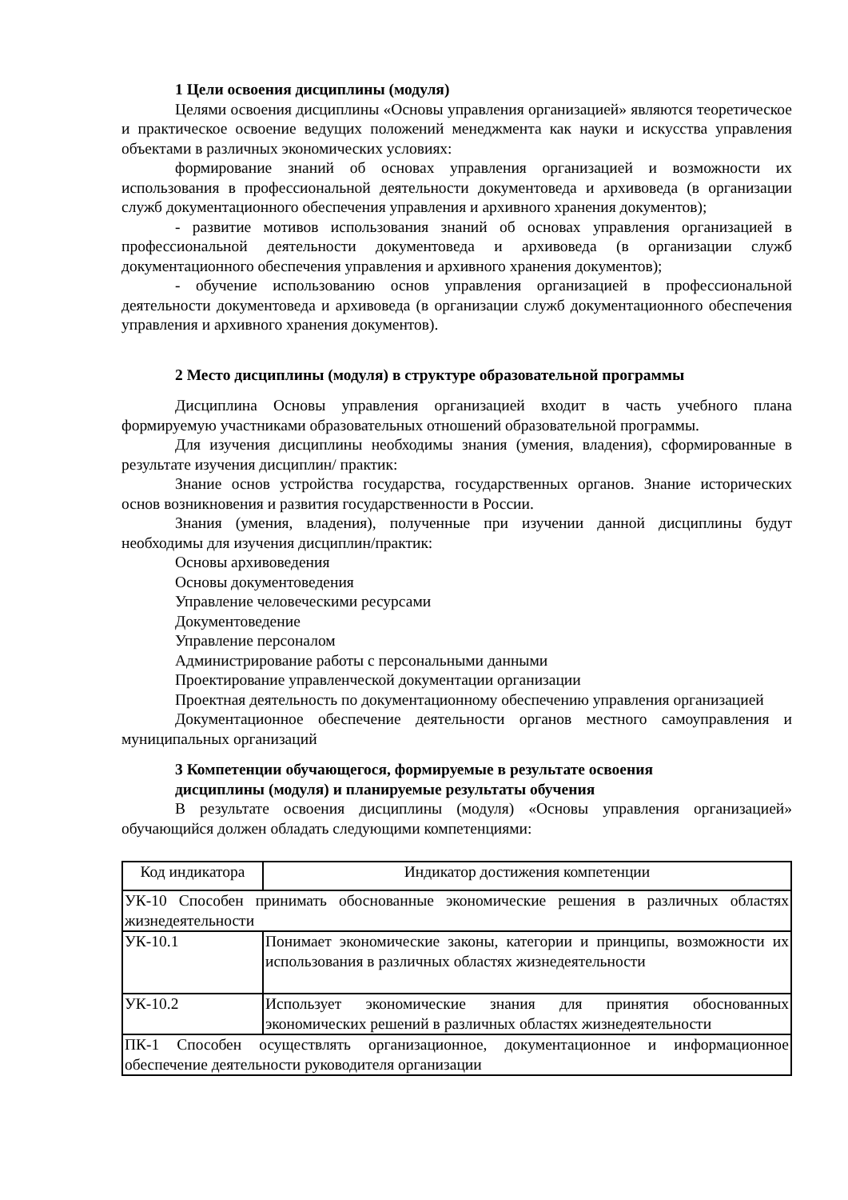1 Цели освоения дисциплины (модуля)
Целями освоения дисциплины «Основы управления организацией» являются теоретическое и практическое освоение ведущих положений менеджмента как науки и искусства управления объектами в различных экономических условиях:
формирование знаний об основах управления организацией и возможности их использования в профессиональной деятельности документоведа и архивоведа (в организации служб документационного обеспечения управления и архивного хранения документов);
- развитие мотивов использования знаний об основах управления организацией в профессиональной деятельности документоведа и архивоведа (в организации служб документационного обеспечения управления и архивного хранения документов);
- обучение использованию основ управления организацией в профессиональной деятельности документоведа и архивоведа (в организации служб документационного обеспечения управления и архивного хранения документов).
2 Место дисциплины (модуля) в структуре образовательной программы
Дисциплина Основы управления организацией входит в часть учебного плана формируемую участниками образовательных отношений образовательной программы.
Для изучения дисциплины необходимы знания (умения, владения), сформированные в результате изучения дисциплин/ практик:
Знание основ устройства государства, государственных органов. Знание исторических основ возникновения и развития государственности в России.
Знания (умения, владения), полученные при изучении данной дисциплины будут необходимы для изучения дисциплин/практик:
Основы архивоведения
Основы документоведения
Управление человеческими ресурсами
Документоведение
Управление персоналом
Администрирование работы с персональными данными
Проектирование управленческой документации организации
Проектная деятельность по документационному обеспечению управления организацией
Документационное обеспечение деятельности органов местного самоуправления и муниципальных организаций
3 Компетенции обучающегося, формируемые в результате освоения
дисциплины (модуля) и планируемые результаты обучения
В результате освоения дисциплины (модуля) «Основы управления организацией» обучающийся должен обладать следующими компетенциями:
| Код индикатора | Индикатор достижения компетенции |
| УК-10 Способен принимать обоснованные экономические решения в различных областях жизнедеятельности | |
| УК-10.1 | Понимает экономические законы, категории и принципы, возможности их использования в различных областях жизнедеятельности |
| УК-10.2 | Использует экономические знания для принятия обоснованных экономических решений в различных областях жизнедеятельности |
| ПК-1 Способен осуществлять организационное, документационное и информационное обеспечение деятельности руководителя организации | |